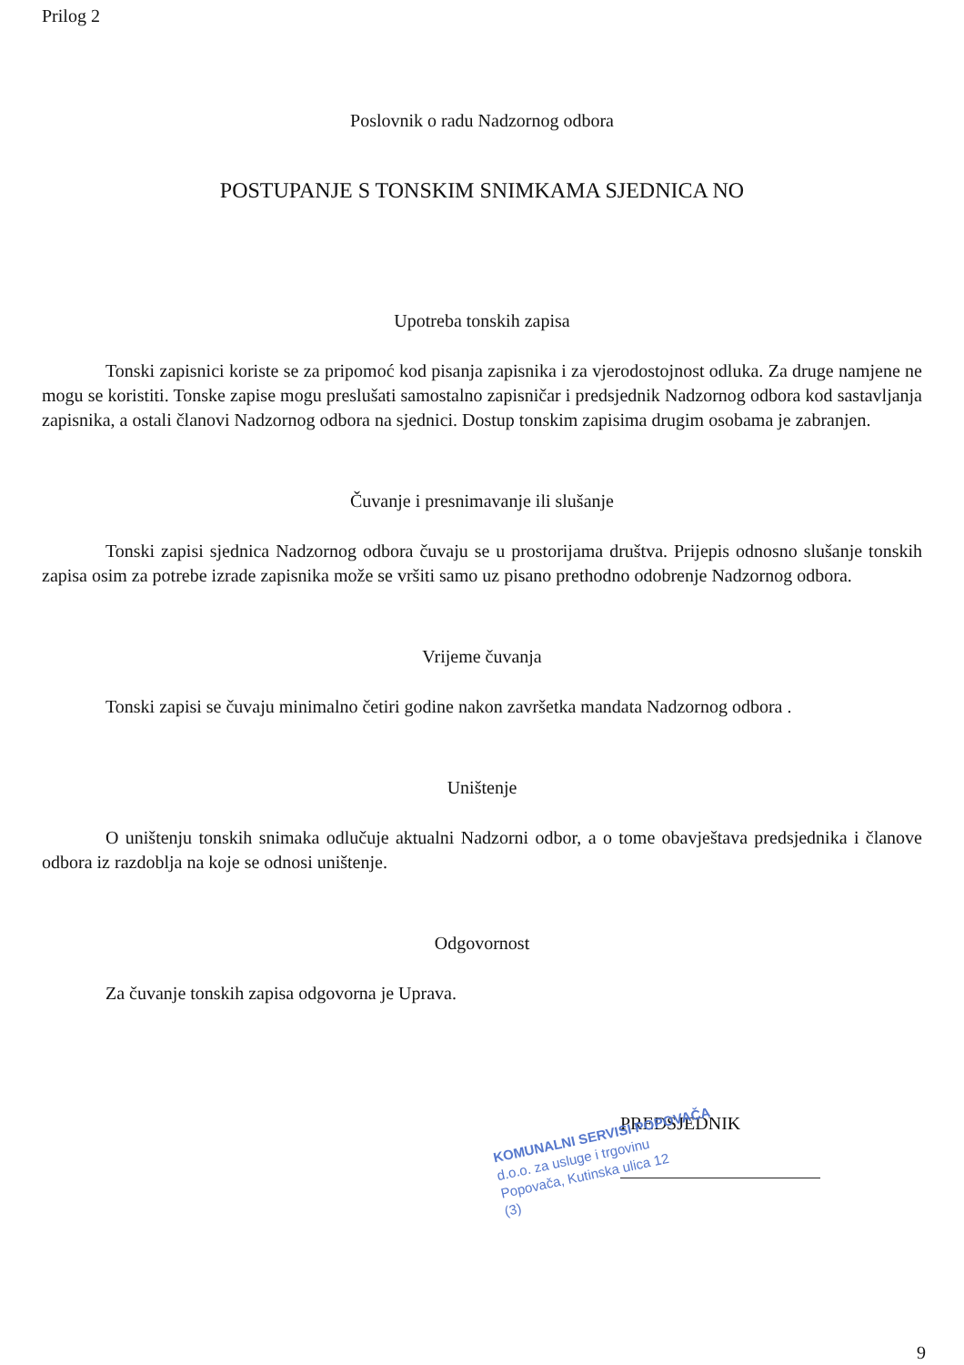Prilog 2
Poslovnik o radu Nadzornog odbora
POSTUPANJE S TONSKIM SNIMKAMA SJEDNICA NO
Upotreba tonskih zapisa
Tonski zapisnici koriste se za pripomoć kod pisanja zapisnika i za vjerodostojnost odluka. Za druge namjene ne mogu se koristiti. Tonske zapise mogu preslušati samostalno zapisničar i predsjednik Nadzornog odbora kod sastavljanja zapisnika, a ostali članovi Nadzornog odbora na sjednici. Dostup tonskim zapisima drugim osobama je zabranjen.
Čuvanje i presnimavanje ili slušanje
Tonski zapisi sjednica Nadzornog odbora čuvaju se u prostorijama društva. Prijepis odnosno slušanje tonskih zapisa osim za potrebe izrade zapisnika može se vršiti samo uz pisano prethodno odobrenje Nadzornog odbora.
Vrijeme čuvanja
Tonski zapisi se čuvaju minimalno četiri godine nakon završetka mandata Nadzornog odbora .
Uništenje
O uništenju tonskih snimaka odlučuje aktualni Nadzorni odbor, a o tome obavještava predsjednika i članove odbora iz razdoblja na koje se odnosi uništenje.
Odgovornost
Za čuvanje tonskih zapisa odgovorna je Uprava.
PREDSJEDNIK
KOMUNALNI SERVISI POPOVAČA
d.o.o. za usluge i trgovinu
Popovača, Kutinska ulica 12
(3)
9